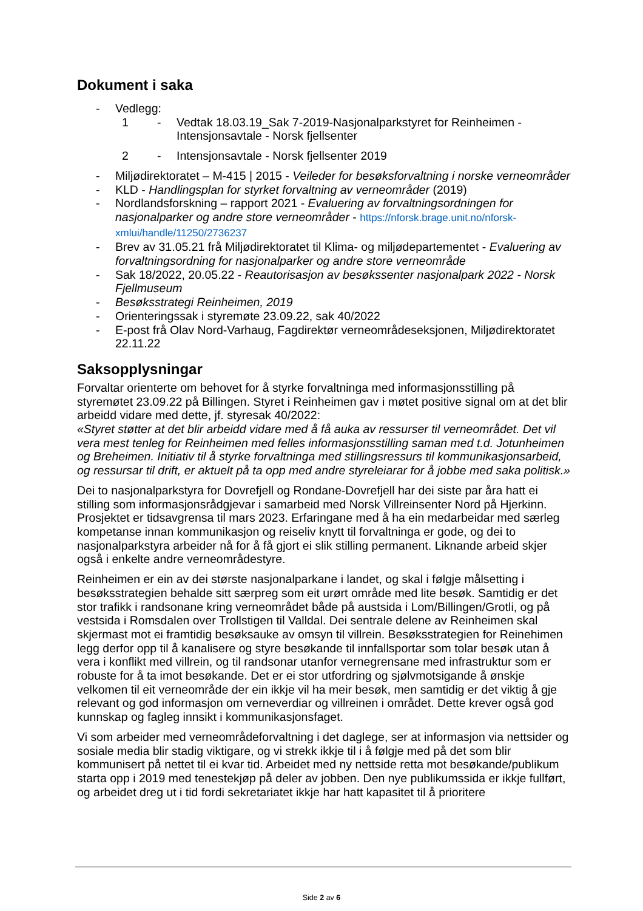Dokument i saka
- Vedlegg:
1 - Vedtak 18.03.19_Sak 7-2019-Nasjonalparkstyret for Reinheimen - Intensjonsavtale - Norsk fjellsenter
2 - Intensjonsavtale - Norsk fjellsenter 2019
- Miljødirektoratet – M-415 | 2015 - Veileder for besøksforvaltning i norske verneområder
- KLD - Handlingsplan for styrket forvaltning av verneområder (2019)
- Nordlandsforskning – rapport 2021 - Evaluering av forvaltningsordningen for nasjonalparker og andre store verneområder - https://nforsk.brage.unit.no/nforsk-xmlui/handle/11250/2736237
- Brev av 31.05.21 frå Miljødirektoratet til Klima- og miljødepartementet - Evaluering av forvaltningsordning for nasjonalparker og andre store verneområde
- Sak 18/2022, 20.05.22 - Reautorisasjon av besøkssenter nasjonalpark 2022 - Norsk Fjellmuseum
- Besøksstrategi Reinheimen, 2019
- Orienteringssak i styremøte 23.09.22, sak 40/2022
- E-post frå Olav Nord-Varhaug, Fagdirektør verneområdeseksjonen, Miljødirektoratet 22.11.22
Saksopplysningar
Forvaltar orienterte om behovet for å styrke forvaltninga med informasjonsstilling på styremøtet 23.09.22 på Billingen. Styret i Reinheimen gav i møtet positive signal om at det blir arbeidd vidare med dette, jf. styresak 40/2022:
«Styret støtter at det blir arbeidd vidare med å få auka av ressurser til verneområdet. Det vil vera mest tenleg for Reinheimen med felles informasjonsstilling saman med t.d. Jotunheimen og Breheimen. Initiativ til å styrke forvaltninga med stillingsressurs til kommunikasjonsarbeid, og ressursar til drift, er aktuelt på ta opp med andre styreleiarar for å jobbe med saka politisk.»
Dei to nasjonalparkstyra for Dovrefjell og Rondane-Dovrefjell har dei siste par åra hatt ei stilling som informasjonsrådgjevar i samarbeid med Norsk Villreinsenter Nord på Hjerkinn. Prosjektet er tidsavgrensa til mars 2023. Erfaringane med å ha ein medarbeidar med særleg kompetanse innan kommunikasjon og reiseliv knytt til forvaltninga er gode, og dei to nasjonalparkstyra arbeider nå for å få gjort ei slik stilling permanent. Liknande arbeid skjer også i enkelte andre verneområdestyre.
Reinheimen er ein av dei største nasjonalparkane i landet, og skal i følgje målsetting i besøksstrategien behalde sitt særpreg som eit urørt område med lite besøk. Samtidig er det stor trafikk i randsonane kring verneområdet både på austsida i Lom/Billingen/Grotli, og på vestsida i Romsdalen over Trollstigen til Valldal. Dei sentrale delene av Reinheimen skal skjermast mot ei framtidig besøksauke av omsyn til villrein. Besøksstrategien for Reinehimen legg derfor opp til å kanalisere og styre besøkande til innfallsportar som tolar besøk utan å vera i konflikt med villrein, og til randsonar utanfor vernegrensane med infrastruktur som er robuste for å ta imot besøkande. Det er ei stor utfordring og sjølvmotsigande å ønskje velkomen til eit verneområde der ein ikkje vil ha meir besøk, men samtidig er det viktig å gje relevant og god informasjon om verneverdiar og villreinen i området. Dette krever også god kunnskap og fagleg innsikt i kommunikasjonsfaget.
Vi som arbeider med verneområdeforvaltning i det daglege, ser at informasjon via nettsider og sosiale media blir stadig viktigare, og vi strekk ikkje til i å følgje med på det som blir kommunisert på nettet til ei kvar tid. Arbeidet med ny nettside retta mot besøkande/publikum starta opp i 2019 med tenestekjøp på deler av jobben. Den nye publikumssida er ikkje fullført, og arbeidet dreg ut i tid fordi sekretariatet ikkje har hatt kapasitet til å prioritere
Side 2 av 6